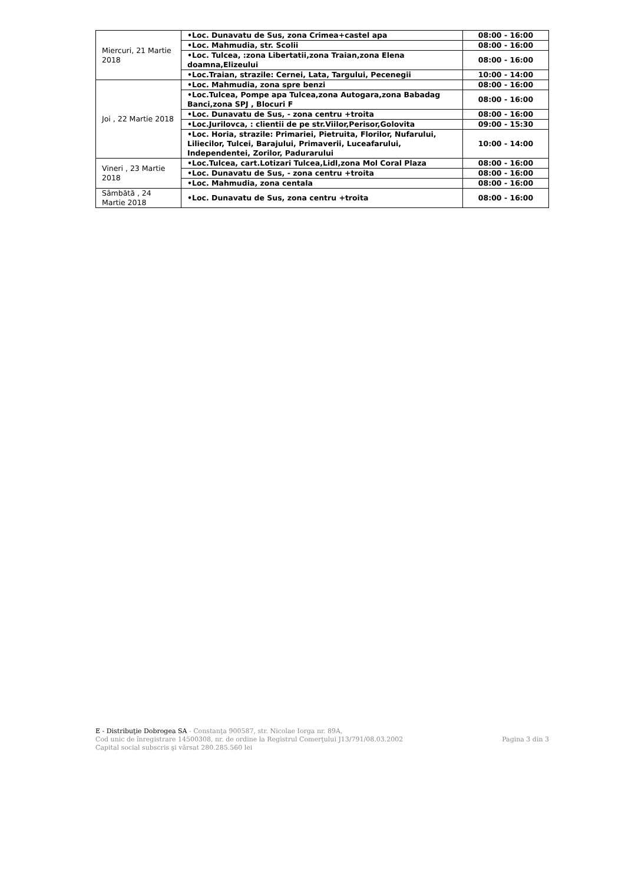| Miercuri, 21 Martie 2018 | •Loc. Dunavatu de Sus, zona Crimea+castel apa | 08:00 - 16:00 |
| | •Loc. Mahmudia, str. Scolii | 08:00 - 16:00 |
| | •Loc. Tulcea, :zona Libertatii,zona Traian,zona Elena doamna,Elizeului | 08:00 - 16:00 |
| | •Loc.Traian, strazile: Cernei, Lata, Targului, Pecenegii | 10:00 - 14:00 |
| Joi , 22 Martie 2018 | •Loc. Mahmudia, zona spre benzi | 08:00 - 16:00 |
| | •Loc.Tulcea, Pompe apa Tulcea,zona Autogara,zona Babadag Banci,zona SPJ , Blocuri F | 08:00 - 16:00 |
| | •Loc. Dunavatu de Sus, - zona centru +troita | 08:00 - 16:00 |
| | •Loc.Jurilovca, : clientii de pe str.Viilor,Perisor,Golovita | 09:00 - 15:30 |
| | •Loc. Horia, strazile: Primariei, Pietruita, Florilor, Nufarului, Liliecilor, Tulcei, Barajului, Primaverii, Luceafarului, Independentei, Zorilor, Padurarului | 10:00 - 14:00 |
| Vineri , 23 Martie 2018 | •Loc.Tulcea, cart.Lotizari Tulcea,Lidl,zona Mol Coral Plaza | 08:00 - 16:00 |
| | •Loc. Dunavatu de Sus, - zona centru +troita | 08:00 - 16:00 |
| | •Loc. Mahmudia, zona centala | 08:00 - 16:00 |
| Sâmbătă , 24 Martie 2018 | •Loc. Dunavatu de Sus, zona centru +troita | 08:00 - 16:00 |
E - Distribuţie Dobrogea SA - Constanţa 900587, str. Nicolae Iorga nr. 89A,
Cod unic de înregistrare 14500308, nr. de ordine la Registrul Comerţului J13/791/08.03.2002 Pagina 3 din 3
Capital social subscris şi vărsat 280.285.560 lei